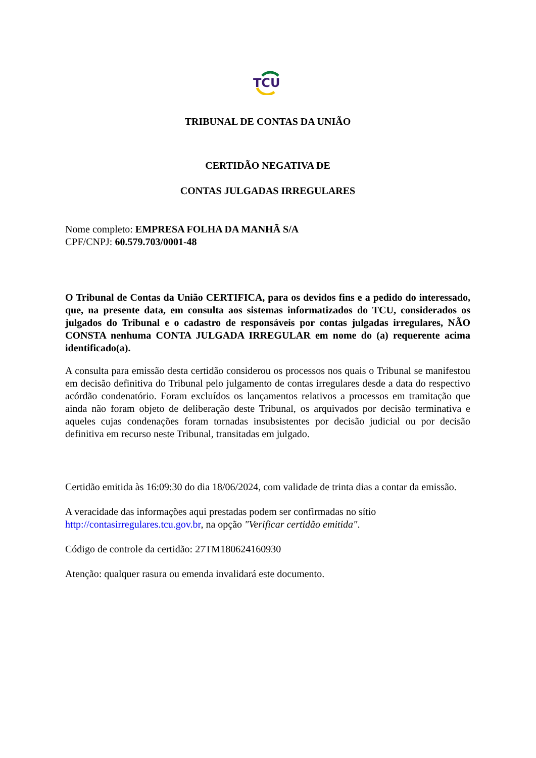TCU
TRIBUNAL DE CONTAS DA UNIÃO
CERTIDÃO NEGATIVA DE
CONTAS JULGADAS IRREGULARES
Nome completo: EMPRESA FOLHA DA MANHÃ S/A
CPF/CNPJ: 60.579.703/0001-48
O Tribunal de Contas da União CERTIFICA, para os devidos fins e a pedido do interessado, que, na presente data, em consulta aos sistemas informatizados do TCU, considerados os julgados do Tribunal e o cadastro de responsáveis por contas julgadas irregulares, NÃO CONSTA nenhuma CONTA JULGADA IRREGULAR em nome do (a) requerente acima identificado(a).
A consulta para emissão desta certidão considerou os processos nos quais o Tribunal se manifestou em decisão definitiva do Tribunal pelo julgamento de contas irregulares desde a data do respectivo acórdão condenatório. Foram excluídos os lançamentos relativos a processos em tramitação que ainda não foram objeto de deliberação deste Tribunal, os arquivados por decisão terminativa e aqueles cujas condenações foram tornadas insubsistentes por decisão judicial ou por decisão definitiva em recurso neste Tribunal, transitadas em julgado.
Certidão emitida às 16:09:30 do dia 18/06/2024, com validade de trinta dias a contar da emissão.
A veracidade das informações aqui prestadas podem ser confirmadas no sítio
http://contasirregulares.tcu.gov.br, na opção "Verificar certidão emitida".
Código de controle da certidão: 27TM180624160930
Atenção: qualquer rasura ou emenda invalidará este documento.